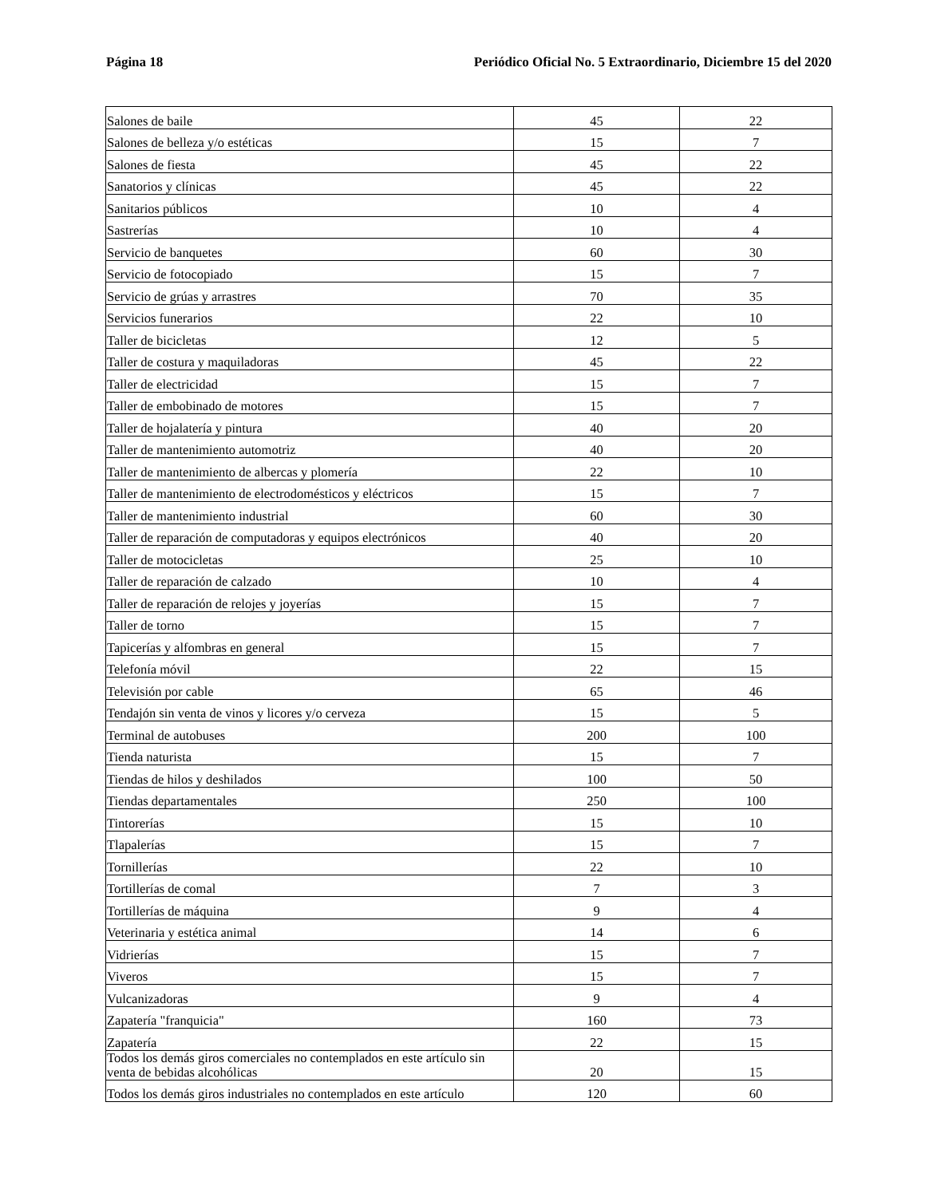Página 18 Periódico Oficial No. 5 Extraordinario, Diciembre 15 del 2020
| Salones de baile | 45 | 22 |
| Salones de belleza y/o estéticas | 15 | 7 |
| Salones de fiesta | 45 | 22 |
| Sanatorios y clínicas | 45 | 22 |
| Sanitarios públicos | 10 | 4 |
| Sastrerías | 10 | 4 |
| Servicio de banquetes | 60 | 30 |
| Servicio de fotocopiado | 15 | 7 |
| Servicio de grúas y arrastres | 70 | 35 |
| Servicios funerarios | 22 | 10 |
| Taller de bicicletas | 12 | 5 |
| Taller de costura y maquiladoras | 45 | 22 |
| Taller de electricidad | 15 | 7 |
| Taller de embobinado de motores | 15 | 7 |
| Taller de hojalatería y pintura | 40 | 20 |
| Taller de mantenimiento automotriz | 40 | 20 |
| Taller de mantenimiento de albercas y plomería | 22 | 10 |
| Taller de mantenimiento de electrodomésticos y eléctricos | 15 | 7 |
| Taller de mantenimiento industrial | 60 | 30 |
| Taller de reparación de computadoras y equipos electrónicos | 40 | 20 |
| Taller de motocicletas | 25 | 10 |
| Taller de reparación de calzado | 10 | 4 |
| Taller de reparación de relojes y joyerías | 15 | 7 |
| Taller de torno | 15 | 7 |
| Tapicerías y alfombras en general | 15 | 7 |
| Telefonía móvil | 22 | 15 |
| Televisión por cable | 65 | 46 |
| Tendajón sin venta de vinos y licores y/o cerveza | 15 | 5 |
| Terminal de autobuses | 200 | 100 |
| Tienda naturista | 15 | 7 |
| Tiendas de hilos y deshilados | 100 | 50 |
| Tiendas departamentales | 250 | 100 |
| Tintorerías | 15 | 10 |
| Tlapalerías | 15 | 7 |
| Tornillerías | 22 | 10 |
| Tortillerías de comal | 7 | 3 |
| Tortillerías de máquina | 9 | 4 |
| Veterinaria y estética animal | 14 | 6 |
| Vidrierías | 15 | 7 |
| Viveros | 15 | 7 |
| Vulcanizadoras | 9 | 4 |
| Zapatería "franquicia" | 160 | 73 |
| Zapatería | 22 | 15 |
| Todos los demás giros comerciales no contemplados en este artículo sin venta de bebidas alcohólicas | 20 | 15 |
| Todos los demás giros industriales no contemplados en este artículo | 120 | 60 |